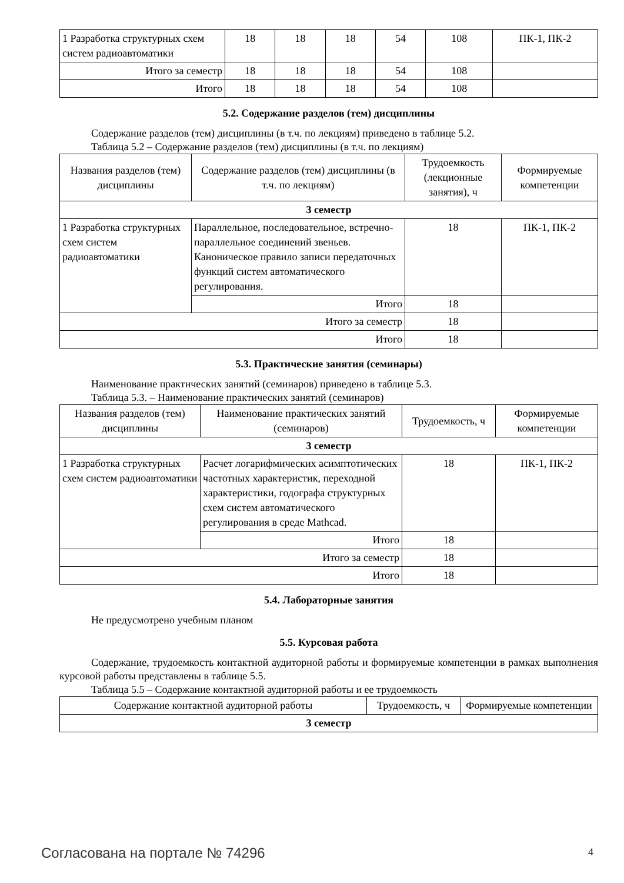| 1 Разработка структурных схем систем радиоавтоматики | 18 | 18 | 18 | 54 | 108 | ПК-1, ПК-2 |
| Итого за семестр | 18 | 18 | 18 | 54 | 108 | |
| Итого | 18 | 18 | 18 | 54 | 108 | |
5.2. Содержание разделов (тем) дисциплины
Содержание разделов (тем) дисциплины (в т.ч. по лекциям) приведено в таблице 5.2.
Таблица 5.2 – Содержание разделов (тем) дисциплины (в т.ч. по лекциям)
| Названия разделов (тем) дисциплины | Содержание разделов (тем) дисциплины (в т.ч. по лекциям) | Трудоемкость (лекционные занятия), ч | Формируемые компетенции |
| --- | --- | --- | --- |
| 3 семестр | | | |
| 1 Разработка структурных схем систем радиоавтоматики | Параллельное, последовательное, встречно-параллельное соединений звеньев. Каноническое правило записи передаточных функций систем автоматического регулирования. | 18 | ПК-1, ПК-2 |
| | Итого | 18 | |
| Итого за семестр | | 18 | |
| Итого | | 18 | |
5.3. Практические занятия (семинары)
Наименование практических занятий (семинаров) приведено в таблице 5.3.
Таблица 5.3. – Наименование практических занятий (семинаров)
| Названия разделов (тем) дисциплины | Наименование практических занятий (семинаров) | Трудоемкость, ч | Формируемые компетенции |
| --- | --- | --- | --- |
| 3 семестр | | | |
| 1 Разработка структурных схем систем радиоавтоматики | Расчет логарифмических асимптотических частотных характеристик, переходной характеристики, годографа структурных схем систем автоматического регулирования в среде Mathcad. | 18 | ПК-1, ПК-2 |
| | Итого | 18 | |
| Итого за семестр | | 18 | |
| Итого | | 18 | |
5.4. Лабораторные занятия
Не предусмотрено учебным планом
5.5. Курсовая работа
Содержание, трудоемкость контактной аудиторной работы и формируемые компетенции в рамках выполнения курсовой работы представлены в таблице 5.5.
Таблица 5.5 – Содержание контактной аудиторной работы и ее трудоемкость
| Содержание контактной аудиторной работы | Трудоемкость, ч | Формируемые компетенции |
| --- | --- | --- |
| 3 семестр | | |
Согласована на портале № 74296 4